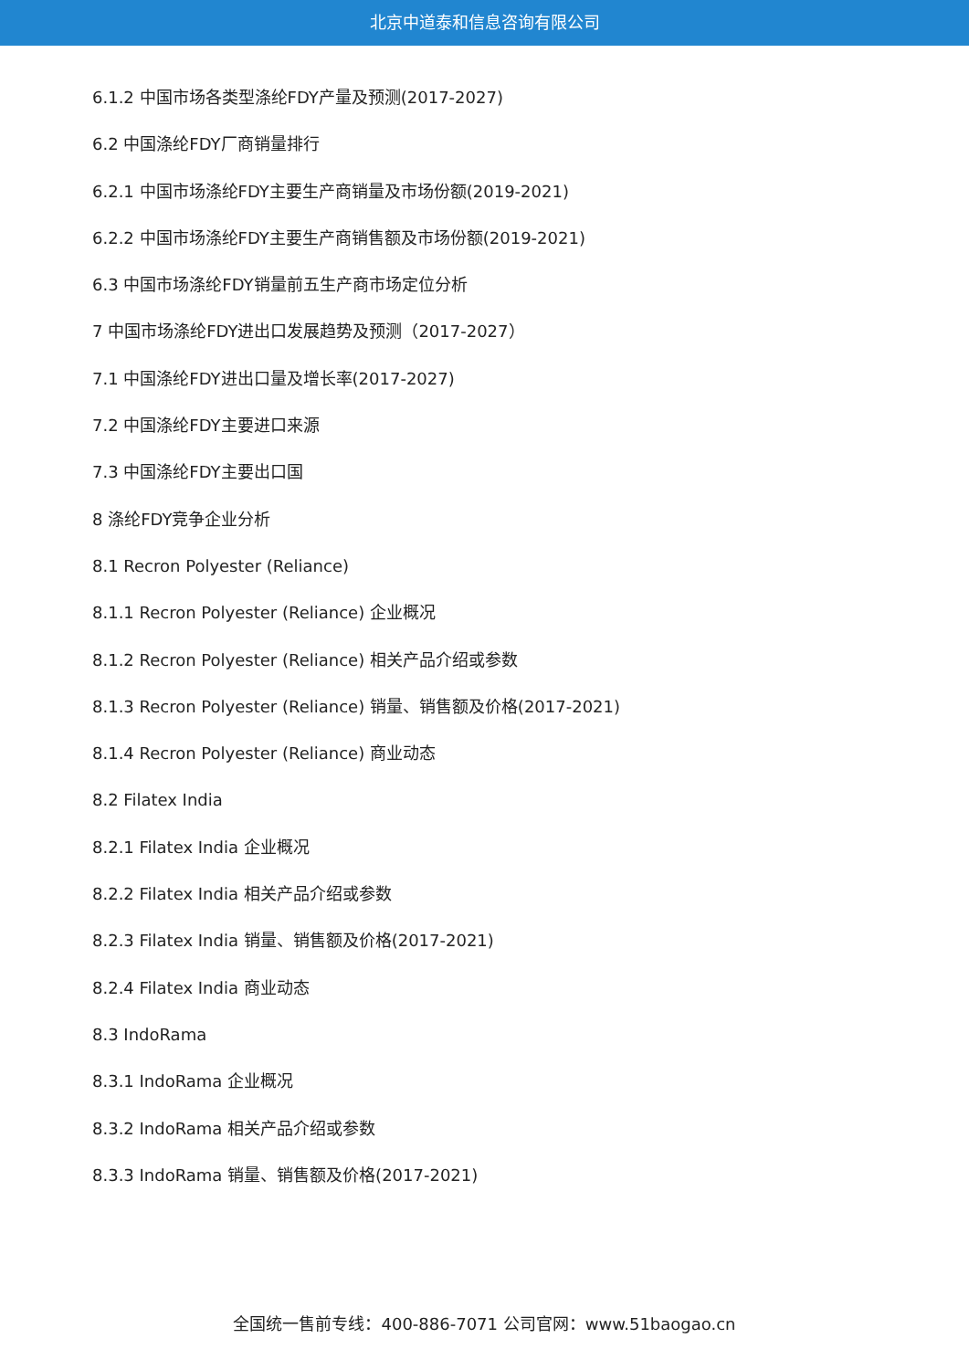北京中道泰和信息咨询有限公司
6.1.2 中国市场各类型涤纶FDY产量及预测(2017-2027)
6.2 中国涤纶FDY厂商销量排行
6.2.1 中国市场涤纶FDY主要生产商销量及市场份额(2019-2021)
6.2.2 中国市场涤纶FDY主要生产商销售额及市场份额(2019-2021)
6.3 中国市场涤纶FDY销量前五生产商市场定位分析
7 中国市场涤纶FDY进出口发展趋势及预测（2017-2027）
7.1 中国涤纶FDY进出口量及增长率(2017-2027)
7.2 中国涤纶FDY主要进口来源
7.3 中国涤纶FDY主要出口国
8 涤纶FDY竞争企业分析
8.1 Recron Polyester (Reliance)
8.1.1 Recron Polyester (Reliance) 企业概况
8.1.2 Recron Polyester (Reliance) 相关产品介绍或参数
8.1.3 Recron Polyester (Reliance) 销量、销售额及价格(2017-2021)
8.1.4 Recron Polyester (Reliance) 商业动态
8.2 Filatex India
8.2.1 Filatex India 企业概况
8.2.2 Filatex India 相关产品介绍或参数
8.2.3 Filatex India 销量、销售额及价格(2017-2021)
8.2.4 Filatex India 商业动态
8.3 IndoRama
8.3.1 IndoRama 企业概况
8.3.2 IndoRama 相关产品介绍或参数
8.3.3 IndoRama 销量、销售额及价格(2017-2021)
全国统一售前专线：400-886-7071 公司官网：www.51baogao.cn